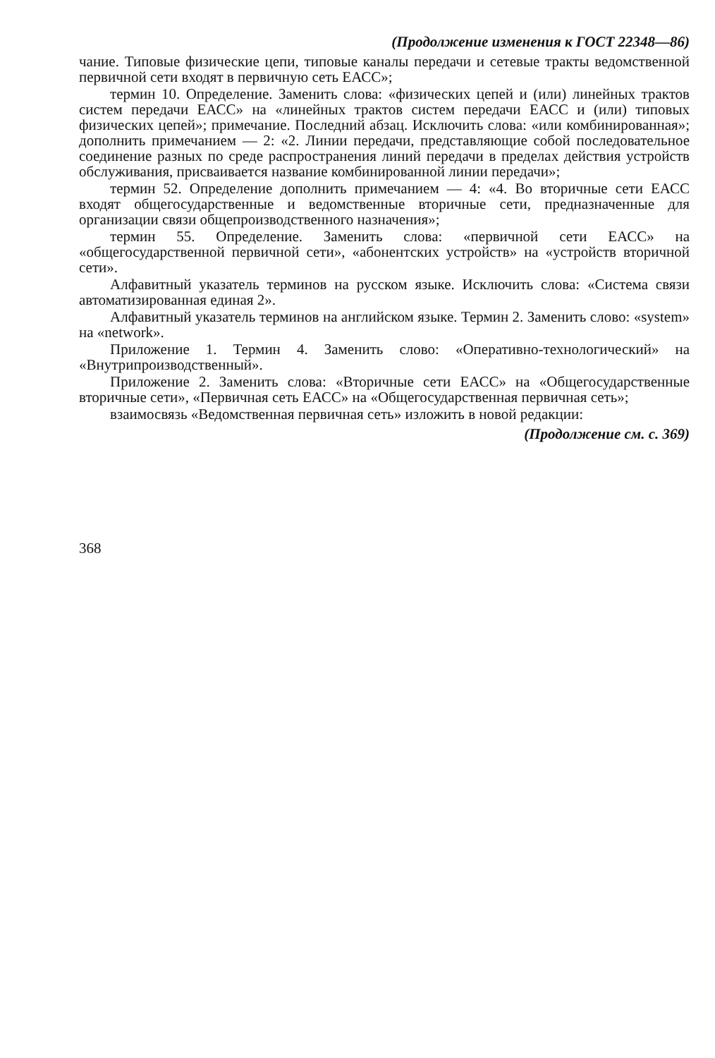(Продолжение изменения к ГОСТ 22348—86)
чание. Типовые физические цепи, типовые каналы передачи и сетевые тракты ведомственной первичной сети входят в первичную сеть ЕАСС»;
термин 10. Определение. Заменить слова: «физических цепей и (или) линейных трактов систем передачи ЕАСС» на «линейных трактов систем передачи ЕАСС и (или) типовых физических цепей»; примечание. Последний абзац. Исключить слова: «или комбинированная»; дополнить примечанием — 2: «2. Линии передачи, представляющие собой последовательное соединение разных по среде распространения линий передачи в пределах действия устройств обслуживания, присваивается название комбинированной линии передачи»;
термин 52. Определение дополнить примечанием — 4: «4. Во вторичные сети ЕАСС входят общегосударственные и ведомственные вторичные сети, предназначенные для организации связи общепроизводственного назначения»;
термин 55. Определение. Заменить слова: «первичной сети ЕАСС» на «общегосударственной первичной сети», «абонентских устройств» на «устройств вторичной сети».
Алфавитный указатель терминов на русском языке. Исключить слова: «Система связи автоматизированная единая 2».
Алфавитный указатель терминов на английском языке. Термин 2. Заменить слово: «system» на «network».
Приложение 1. Термин 4. Заменить слово: «Оперативно-технологический» на «Внутрипроизводственный».
Приложение 2. Заменить слова: «Вторичные сети ЕАСС» на «Общегосударственные вторичные сети», «Первичная сеть ЕАСС» на «Общегосударственная первичная сеть»;
взаимосвязь «Ведомственная первичная сеть» изложить в новой редакции:
(Продолжение см. с. 369)
368